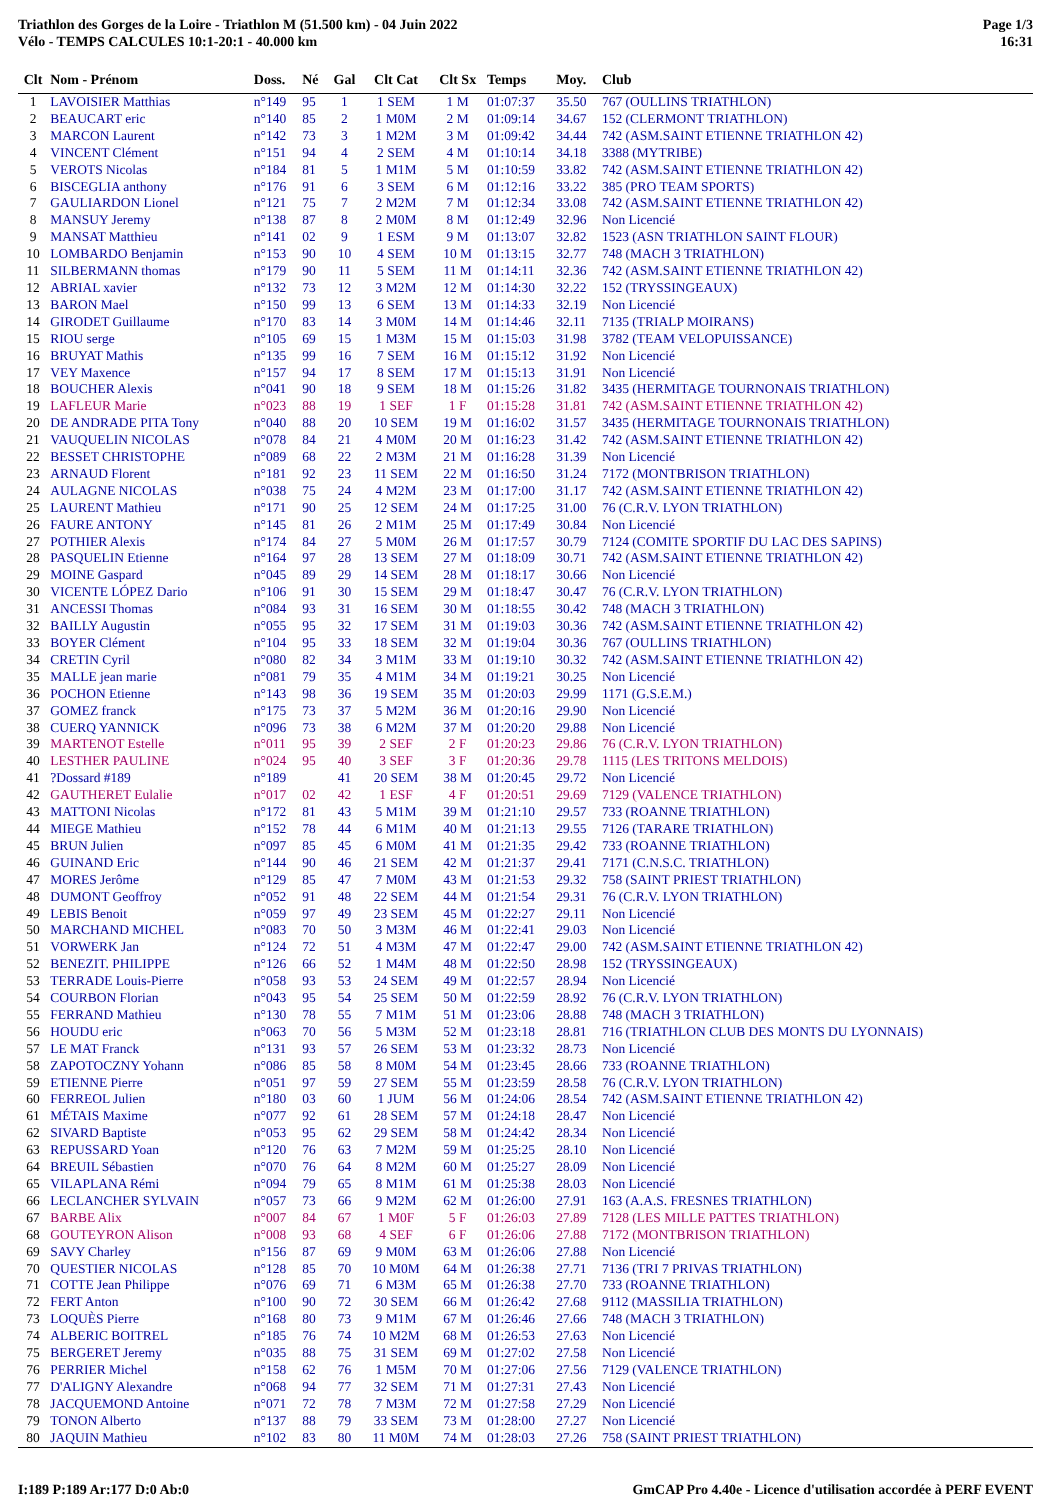Triathlon des Gorges de la Loire - Triathlon M (51.500 km) - 04 Juin 2022
Vélo - TEMPS CALCULES 10:1-20:1 - 40.000 km
Page 1/3
16:31
| Clt | Nom - Prénom | Doss. | Né | Gal | Clt Cat | Clt Sx | Temps | Moy. | Club |
| --- | --- | --- | --- | --- | --- | --- | --- | --- | --- |
| 1 | LAVOISIER Matthias | n°149 | 95 | 1 | 1 SEM | 1 M | 01:07:37 | 35.50 | 767 (OULLINS TRIATHLON) |
| 2 | BEAUCART eric | n°140 | 85 | 2 | 1 M0M | 2 M | 01:09:14 | 34.67 | 152 (CLERMONT TRIATHLON) |
| 3 | MARCON Laurent | n°142 | 73 | 3 | 1 M2M | 3 M | 01:09:42 | 34.44 | 742 (ASM.SAINT ETIENNE TRIATHLON 42) |
| 4 | VINCENT Clément | n°151 | 94 | 4 | 2 SEM | 4 M | 01:10:14 | 34.18 | 3388 (MYTRIBE) |
| 5 | VEROTS Nicolas | n°184 | 81 | 5 | 1 M1M | 5 M | 01:10:59 | 33.82 | 742 (ASM.SAINT ETIENNE TRIATHLON 42) |
| 6 | BISCEGLIA anthony | n°176 | 91 | 6 | 3 SEM | 6 M | 01:12:16 | 33.22 | 385 (PRO TEAM SPORTS) |
| 7 | GAULIARDON Lionel | n°121 | 75 | 7 | 2 M2M | 7 M | 01:12:34 | 33.08 | 742 (ASM.SAINT ETIENNE TRIATHLON 42) |
| 8 | MANSUY Jeremy | n°138 | 87 | 8 | 2 M0M | 8 M | 01:12:49 | 32.96 | Non Licencié |
| 9 | MANSAT Matthieu | n°141 | 02 | 9 | 1 ESM | 9 M | 01:13:07 | 32.82 | 1523 (ASN TRIATHLON SAINT FLOUR) |
| 10 | LOMBARDO Benjamin | n°153 | 90 | 10 | 4 SEM | 10 M | 01:13:15 | 32.77 | 748 (MACH 3 TRIATHLON) |
| 11 | SILBERMANN thomas | n°179 | 90 | 11 | 5 SEM | 11 M | 01:14:11 | 32.36 | 742 (ASM.SAINT ETIENNE TRIATHLON 42) |
| 12 | ABRIAL xavier | n°132 | 73 | 12 | 3 M2M | 12 M | 01:14:30 | 32.22 | 152 (TRYSSINGEAUX) |
| 13 | BARON Mael | n°150 | 99 | 13 | 6 SEM | 13 M | 01:14:33 | 32.19 | Non Licencié |
| 14 | GIRODET Guillaume | n°170 | 83 | 14 | 3 M0M | 14 M | 01:14:46 | 32.11 | 7135 (TRIALP MOIRANS) |
| 15 | RIOU serge | n°105 | 69 | 15 | 1 M3M | 15 M | 01:15:03 | 31.98 | 3782 (TEAM VELOPUISSANCE) |
| 16 | BRUYAT Mathis | n°135 | 99 | 16 | 7 SEM | 16 M | 01:15:12 | 31.92 | Non Licencié |
| 17 | VEY Maxence | n°157 | 94 | 17 | 8 SEM | 17 M | 01:15:13 | 31.91 | Non Licencié |
| 18 | BOUCHER Alexis | n°041 | 90 | 18 | 9 SEM | 18 M | 01:15:26 | 31.82 | 3435 (HERMITAGE TOURNONAIS TRIATHLON) |
| 19 | LAFLEUR Marie | n°023 | 88 | 19 | 1 SEF | 1 F | 01:15:28 | 31.81 | 742 (ASM.SAINT ETIENNE TRIATHLON 42) |
| 20 | DE ANDRADE PITA Tony | n°040 | 88 | 20 | 10 SEM | 19 M | 01:16:02 | 31.57 | 3435 (HERMITAGE TOURNONAIS TRIATHLON) |
| 21 | VAUQUELIN NICOLAS | n°078 | 84 | 21 | 4 M0M | 20 M | 01:16:23 | 31.42 | 742 (ASM.SAINT ETIENNE TRIATHLON 42) |
| 22 | BESSET CHRISTOPHE | n°089 | 68 | 22 | 2 M3M | 21 M | 01:16:28 | 31.39 | Non Licencié |
| 23 | ARNAUD Florent | n°181 | 92 | 23 | 11 SEM | 22 M | 01:16:50 | 31.24 | 7172 (MONTBRISON TRIATHLON) |
| 24 | AULAGNE NICOLAS | n°038 | 75 | 24 | 4 M2M | 23 M | 01:17:00 | 31.17 | 742 (ASM.SAINT ETIENNE TRIATHLON 42) |
| 25 | LAURENT Mathieu | n°171 | 90 | 25 | 12 SEM | 24 M | 01:17:25 | 31.00 | 76 (C.R.V. LYON TRIATHLON) |
| 26 | FAURE ANTONY | n°145 | 81 | 26 | 2 M1M | 25 M | 01:17:49 | 30.84 | Non Licencié |
| 27 | POTHIER Alexis | n°174 | 84 | 27 | 5 M0M | 26 M | 01:17:57 | 30.79 | 7124 (COMITE SPORTIF DU LAC DES SAPINS) |
| 28 | PASQUELIN Etienne | n°164 | 97 | 28 | 13 SEM | 27 M | 01:18:09 | 30.71 | 742 (ASM.SAINT ETIENNE TRIATHLON 42) |
| 29 | MOINE Gaspard | n°045 | 89 | 29 | 14 SEM | 28 M | 01:18:17 | 30.66 | Non Licencié |
| 30 | VICENTE LÓPEZ Dario | n°106 | 91 | 30 | 15 SEM | 29 M | 01:18:47 | 30.47 | 76 (C.R.V. LYON TRIATHLON) |
| 31 | ANCESSI Thomas | n°084 | 93 | 31 | 16 SEM | 30 M | 01:18:55 | 30.42 | 748 (MACH 3 TRIATHLON) |
| 32 | BAILLY Augustin | n°055 | 95 | 32 | 17 SEM | 31 M | 01:19:03 | 30.36 | 742 (ASM.SAINT ETIENNE TRIATHLON 42) |
| 33 | BOYER Clément | n°104 | 95 | 33 | 18 SEM | 32 M | 01:19:04 | 30.36 | 767 (OULLINS TRIATHLON) |
| 34 | CRETIN Cyril | n°080 | 82 | 34 | 3 M1M | 33 M | 01:19:10 | 30.32 | 742 (ASM.SAINT ETIENNE TRIATHLON 42) |
| 35 | MALLE jean marie | n°081 | 79 | 35 | 4 M1M | 34 M | 01:19:21 | 30.25 | Non Licencié |
| 36 | POCHON Etienne | n°143 | 98 | 36 | 19 SEM | 35 M | 01:20:03 | 29.99 | 1171 (G.S.E.M.) |
| 37 | GOMEZ franck | n°175 | 73 | 37 | 5 M2M | 36 M | 01:20:16 | 29.90 | Non Licencié |
| 38 | CUERQ YANNICK | n°096 | 73 | 38 | 6 M2M | 37 M | 01:20:20 | 29.88 | Non Licencié |
| 39 | MARTENOT Estelle | n°011 | 95 | 39 | 2 SEF | 2 F | 01:20:23 | 29.86 | 76 (C.R.V. LYON TRIATHLON) |
| 40 | LESTHER PAULINE | n°024 | 95 | 40 | 3 SEF | 3 F | 01:20:36 | 29.78 | 1115 (LES TRITONS MELDOIS) |
| 41 | ?Dossard #189 | n°189 | | 41 | 20 SEM | 38 M | 01:20:45 | 29.72 | Non Licencié |
| 42 | GAUTHERET Eulalie | n°017 | 02 | 42 | 1 ESF | 4 F | 01:20:51 | 29.69 | 7129 (VALENCE TRIATHLON) |
| 43 | MATTONI Nicolas | n°172 | 81 | 43 | 5 M1M | 39 M | 01:21:10 | 29.57 | 733 (ROANNE TRIATHLON) |
| 44 | MIEGE Mathieu | n°152 | 78 | 44 | 6 M1M | 40 M | 01:21:13 | 29.55 | 7126 (TARARE TRIATHLON) |
| 45 | BRUN Julien | n°097 | 85 | 45 | 6 M0M | 41 M | 01:21:35 | 29.42 | 733 (ROANNE TRIATHLON) |
| 46 | GUINAND Eric | n°144 | 90 | 46 | 21 SEM | 42 M | 01:21:37 | 29.41 | 7171 (C.N.S.C. TRIATHLON) |
| 47 | MORES Jerôme | n°129 | 85 | 47 | 7 M0M | 43 M | 01:21:53 | 29.32 | 758 (SAINT PRIEST TRIATHLON) |
| 48 | DUMONT Geoffroy | n°052 | 91 | 48 | 22 SEM | 44 M | 01:21:54 | 29.31 | 76 (C.R.V. LYON TRIATHLON) |
| 49 | LEBIS Benoit | n°059 | 97 | 49 | 23 SEM | 45 M | 01:22:27 | 29.11 | Non Licencié |
| 50 | MARCHAND MICHEL | n°083 | 70 | 50 | 3 M3M | 46 M | 01:22:41 | 29.03 | Non Licencié |
| 51 | VORWERK Jan | n°124 | 72 | 51 | 4 M3M | 47 M | 01:22:47 | 29.00 | 742 (ASM.SAINT ETIENNE TRIATHLON 42) |
| 52 | BENEZIT. PHILIPPE | n°126 | 66 | 52 | 1 M4M | 48 M | 01:22:50 | 28.98 | 152 (TRYSSINGEAUX) |
| 53 | TERRADE Louis-Pierre | n°058 | 93 | 53 | 24 SEM | 49 M | 01:22:57 | 28.94 | Non Licencié |
| 54 | COURBON Florian | n°043 | 95 | 54 | 25 SEM | 50 M | 01:22:59 | 28.92 | 76 (C.R.V. LYON TRIATHLON) |
| 55 | FERRAND Mathieu | n°130 | 78 | 55 | 7 M1M | 51 M | 01:23:06 | 28.88 | 748 (MACH 3 TRIATHLON) |
| 56 | HOUDU eric | n°063 | 70 | 56 | 5 M3M | 52 M | 01:23:18 | 28.81 | 716 (TRIATHLON CLUB DES MONTS DU LYONNAIS) |
| 57 | LE MAT Franck | n°131 | 93 | 57 | 26 SEM | 53 M | 01:23:32 | 28.73 | Non Licencié |
| 58 | ZAPOTOCZNY Yohann | n°086 | 85 | 58 | 8 M0M | 54 M | 01:23:45 | 28.66 | 733 (ROANNE TRIATHLON) |
| 59 | ETIENNE Pierre | n°051 | 97 | 59 | 27 SEM | 55 M | 01:23:59 | 28.58 | 76 (C.R.V. LYON TRIATHLON) |
| 60 | FERREOL Julien | n°180 | 03 | 60 | 1 JUM | 56 M | 01:24:06 | 28.54 | 742 (ASM.SAINT ETIENNE TRIATHLON 42) |
| 61 | MÉTAIS Maxime | n°077 | 92 | 61 | 28 SEM | 57 M | 01:24:18 | 28.47 | Non Licencié |
| 62 | SIVARD Baptiste | n°053 | 95 | 62 | 29 SEM | 58 M | 01:24:42 | 28.34 | Non Licencié |
| 63 | REPUSSARD Yoan | n°120 | 76 | 63 | 7 M2M | 59 M | 01:25:25 | 28.10 | Non Licencié |
| 64 | BREUIL Sébastien | n°070 | 76 | 64 | 8 M2M | 60 M | 01:25:27 | 28.09 | Non Licencié |
| 65 | VILAPLANA Rémi | n°094 | 79 | 65 | 8 M1M | 61 M | 01:25:38 | 28.03 | Non Licencié |
| 66 | LECLANCHER SYLVAIN | n°057 | 73 | 66 | 9 M2M | 62 M | 01:26:00 | 27.91 | 163 (A.A.S. FRESNES TRIATHLON) |
| 67 | BARBE Alix | n°007 | 84 | 67 | 1 M0F | 5 F | 01:26:03 | 27.89 | 7128 (LES MILLE PATTES TRIATHLON) |
| 68 | GOUTEYRON Alison | n°008 | 93 | 68 | 4 SEF | 6 F | 01:26:06 | 27.88 | 7172 (MONTBRISON TRIATHLON) |
| 69 | SAVY Charley | n°156 | 87 | 69 | 9 M0M | 63 M | 01:26:06 | 27.88 | Non Licencié |
| 70 | QUESTIER NICOLAS | n°128 | 85 | 70 | 10 M0M | 64 M | 01:26:38 | 27.71 | 7136 (TRI 7 PRIVAS TRIATHLON) |
| 71 | COTTE Jean Philippe | n°076 | 69 | 71 | 6 M3M | 65 M | 01:26:38 | 27.70 | 733 (ROANNE TRIATHLON) |
| 72 | FERT Anton | n°100 | 90 | 72 | 30 SEM | 66 M | 01:26:42 | 27.68 | 9112 (MASSILIA TRIATHLON) |
| 73 | LOQUÈS Pierre | n°168 | 80 | 73 | 9 M1M | 67 M | 01:26:46 | 27.66 | 748 (MACH 3 TRIATHLON) |
| 74 | ALBERIC BOITREL | n°185 | 76 | 74 | 10 M2M | 68 M | 01:26:53 | 27.63 | Non Licencié |
| 75 | BERGERET Jeremy | n°035 | 88 | 75 | 31 SEM | 69 M | 01:27:02 | 27.58 | Non Licencié |
| 76 | PERRIER Michel | n°158 | 62 | 76 | 1 M5M | 70 M | 01:27:06 | 27.56 | 7129 (VALENCE TRIATHLON) |
| 77 | D'ALIGNY Alexandre | n°068 | 94 | 77 | 32 SEM | 71 M | 01:27:31 | 27.43 | Non Licencié |
| 78 | JACQUEMOND Antoine | n°071 | 72 | 78 | 7 M3M | 72 M | 01:27:58 | 27.29 | Non Licencié |
| 79 | TONON Alberto | n°137 | 88 | 79 | 33 SEM | 73 M | 01:28:00 | 27.27 | Non Licencié |
| 80 | JAQUIN Mathieu | n°102 | 83 | 80 | 11 M0M | 74 M | 01:28:03 | 27.26 | 758 (SAINT PRIEST TRIATHLON) |
I:189 P:189 Ar:177 D:0 Ab:0 GmCAP Pro 4.40e - Licence d'utilisation accordée à PERF EVENT